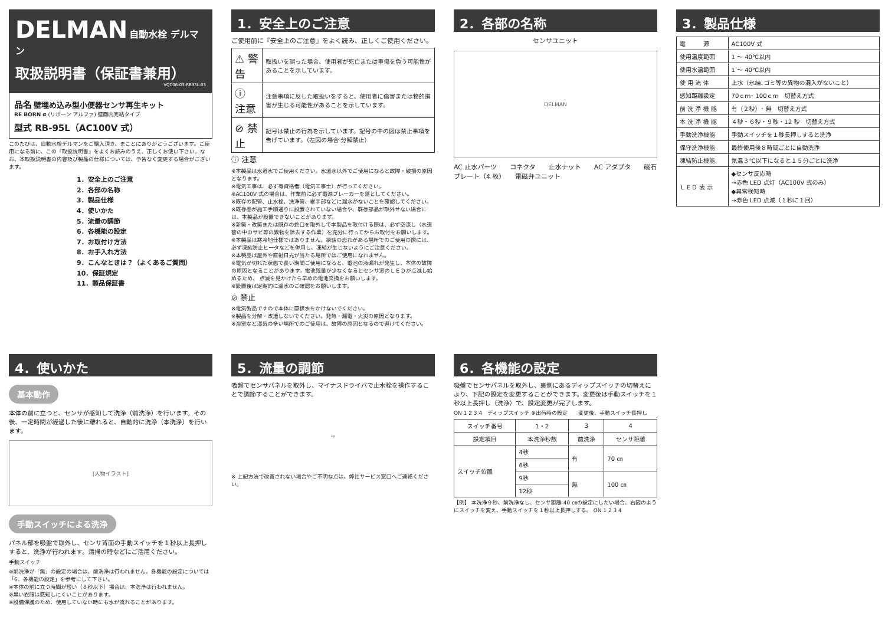DELMAN 自動水栓 デルマン
取扱説明書（保証書兼用）
VQC06-03-RB95L-03
品名 壁埋め込み型小便器センサ再生キット
RE BORN α (リボーン アルファ) 壁面内完結タイプ
型式 RB-95L（AC100V 式）
このたびは、自動水栓デルマンをご購入頂き、まことにありがとうございます。ご使用になる前に、この『取扱説明書』をよくお読みのうえ、正しくお使い下さい。なお、本取扱説明書の内容及び製品の仕様については、予告なく変更する場合がございます。
1．安全上のご注意
2．各部の名称
3．製品仕様
4．使いかた
5．流量の調節
6．各機能の設定
7．お取付け方法
8．お手入れ方法
9．こんなときは？（よくあるご質問）
10．保証規定
11．製品保証書
1．安全上のご注意
ご使用前に『安全上のご注意』をよく読み、正しくご使用ください。
| ⚠ 警告 | 取扱いを誤った場合、使用者が死亡または重傷を負う可能性があることを示しています。 |
| ⓘ 注意 | 注意事項に反した取扱いをすると、使用者に傷害または物的損害が生じる可能性があることを示しています。 |
| ⊘ 禁止 | 記号は禁止の行為を示しています。記号の中の図は禁止事項を告げています。（左図の場合 分解禁止） |
ⓘ 注意
※本製品は水道水でご使用ください。水道水以外でご使用になると故障・破損の原因となります。
※電気工事は、必ず有資格者（電気工事士）が行ってください。
※AC100V 式の場合は、作業前に必ず電源ブレーカーを落としてください。
※既存の配管、止水栓、洗浄管、継手部などに漏水がないことを確認してください。
※既存品が施工手順通りに設置されていない場合や、既存部品が取外せない場合には、本製品が設置できないことがあります。
※新築・改築または既存の蛇口を取外して本製品を取付ける際は、必ず空流し（水道管の中のサビ等の異物を除去する作業）を充分に行ってからお取付をお願いします。
※本製品は寒冷地仕様ではありません。凍結の恐れがある場所でのご使用の際には、必ず凍結防止ヒータなどを併用し、凍結が生じないようにご注意ください。
※本製品は屋外や直射日光が当たる場所ではご使用になれません。
※電気が切れた状態で長い期間ご使用になると、電池の液漏れが発生し、本体の故障の原因となることがあります。電池残量が少なくなるとセンサ窓のＬＥＤが点滅し始めるため、 点滅を見かけたら早めの電池交換をお願いします。
※設置後は定期的に漏水のご確認をお願いします。
⊘ 禁止
※電気製品ですので本体に直接水をかけないでください。
※製品を分解・改造しないでください。発熱・漏電・火災の原因となります。
※浴室など湿気の多い場所でのご使用は、故障の原因となるので避けてください。
2．各部の名称
センサユニット
DELMAN
AC 止水パーツ　　コネクタ　　止水ナット　　AC アダプタ　　磁石プレート（4 枚）　　電磁弁ユニット
3．製品仕様
| 電 源 | AC100V 式 |
| 使用温度範囲 | 1 ～ 40℃以内 |
| 使用水温範囲 | 1 ～ 40℃以内 |
| 使 用 流 体 | 上水（氷結､ゴミ等の異物の混入がないこと） |
| 感知距離設定 | 70ｃｍ･ 100ｃｍ 切替え方式 |
| 前 洗 浄 機 能 | 有（２秒）･ 無 切替え方式 |
| 本 洗 浄 機 能 | ４秒・６秒・９秒・12 秒 切替え方式 |
| 手動洗浄機能 | 手動スイッチを１秒長押しすると洗浄 |
| 保守洗浄機能 | 最終使用後８時間ごとに自動洗浄 |
| 凍結防止機能 | 気温３℃以下になると１５分ごとに洗浄 |
| ＬＥＤ 表 示 | ◆センサ反応時 →赤色 LED 点灯（AC100V 式のみ） ◆異常検知時 →赤色 LED 点滅（１秒に１回） |
4．使いかた
基本動作
本体の前に立つと、センサが感知して洗浄（前洗浄）を行います。その後、一定時間が経過した後に離れると、自動的に洗浄（本洗浄）を行います。
[人物イラスト]
手動スイッチによる洗浄
パネル部を吸盤で取外し、センサ背面の手動スイッチを１秒以上長押しすると、洗浄が行われます。清掃の時などにご活用ください。
手動スイッチ
※前洗浄が「無」の設定の場合は、前洗浄は行われません。各機能の設定については「6．各機能の設定」を参考にして下さい。
※本体の前に立つ時間が短い（８秒以下）場合は、本洗浄は行われません。
※黒い衣服は感知しにくいことがあります。
※設備保護のため、使用していない時にも水が流れることがあります。
5．流量の調節
吸盤でセンサパネルを取外し、マイナスドライバで止水栓を操作することで調節することができます。
⇨
※ 上記方法で改善されない場合やご不明な点は、弊社サービス窓口へご連絡ください。
6．各機能の設定
吸盤でセンサパネルを取外し、裏側にあるディップスイッチの切替えにより、下記の設定を変更することができます。変更後は手動スイッチを１秒以上長押し（洗浄）で、設定変更が完了します。
ON 1 2 3 4　ディップスイッチ ※出荷時の設定　　変更後、手動スイッチ長押し
| スイッチ番号 | 1・2 | 3 | 4 |
| --- | --- | --- | --- |
| 設定項目 | 本洗浄秒数 | 前洗浄 | センサ距離 |
| スイッチ位置 | 4秒 | 有 | 70 ㎝ |
| | 6秒 | | |
| | 9秒 | 無 | 100 ㎝ |
| | 12秒 | | |
【例】 本洗浄９秒、前洗浄なし、センサ距離 40 ㎝の設定にしたい場合、右図のようにスイッチを変え、手動スイッチを１秒以上長押しする。 ON 1 2 3 4